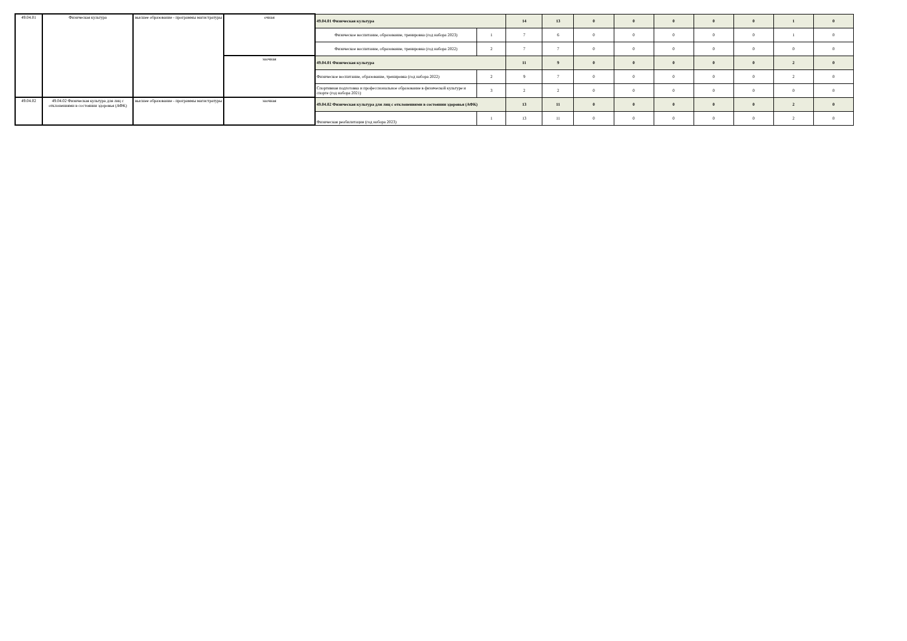| 49.04.01 | Физическая культура | высшее образование - программы магистратуры | очная | 49.04.01 Физическая культура | | 14 | 13 | 0 | 0 | 0 | 0 | 0 | 1 | 0 |
| | | | | Физическое воспитание, образование, тренировка (год набора 2023) | 1 | 7 | 6 | 0 | 0 | 0 | 0 | 0 | 1 | 0 |
| | | | | Физическое воспитание, образование, тренировка (год набора 2022) | 2 | 7 | 7 | 0 | 0 | 0 | 0 | 0 | 0 | 0 |
| | | | заочная | 49.04.01 Физическая культура | | 11 | 9 | 0 | 0 | 0 | 0 | 0 | 2 | 0 |
| | | | | Физическое воспитание, образование, тренировка (год набора 2022) | 2 | 9 | 7 | 0 | 0 | 0 | 0 | 0 | 2 | 0 |
| | | | | Спортивная подготовка и профессиональное образование в физической культуре и спорте (год набора 2021) | 3 | 2 | 2 | 0 | 0 | 0 | 0 | 0 | 0 | 0 |
| 49.04.02 | 49.04.02 Физическая культура для лиц с отклонениями в состоянии здоровья (АФК) | высшее образование - программы магистратуры | заочная | 49.04.02 Физическая культура для лиц с отклонениями в состоянии здоровья (АФК) | | 13 | 11 | 0 | 0 | 0 | 0 | 0 | 2 | 0 |
| | | | | Физическая реабилитация (год набора 2023) | 1 | 13 | 11 | 0 | 0 | 0 | 0 | 0 | 2 | 0 |